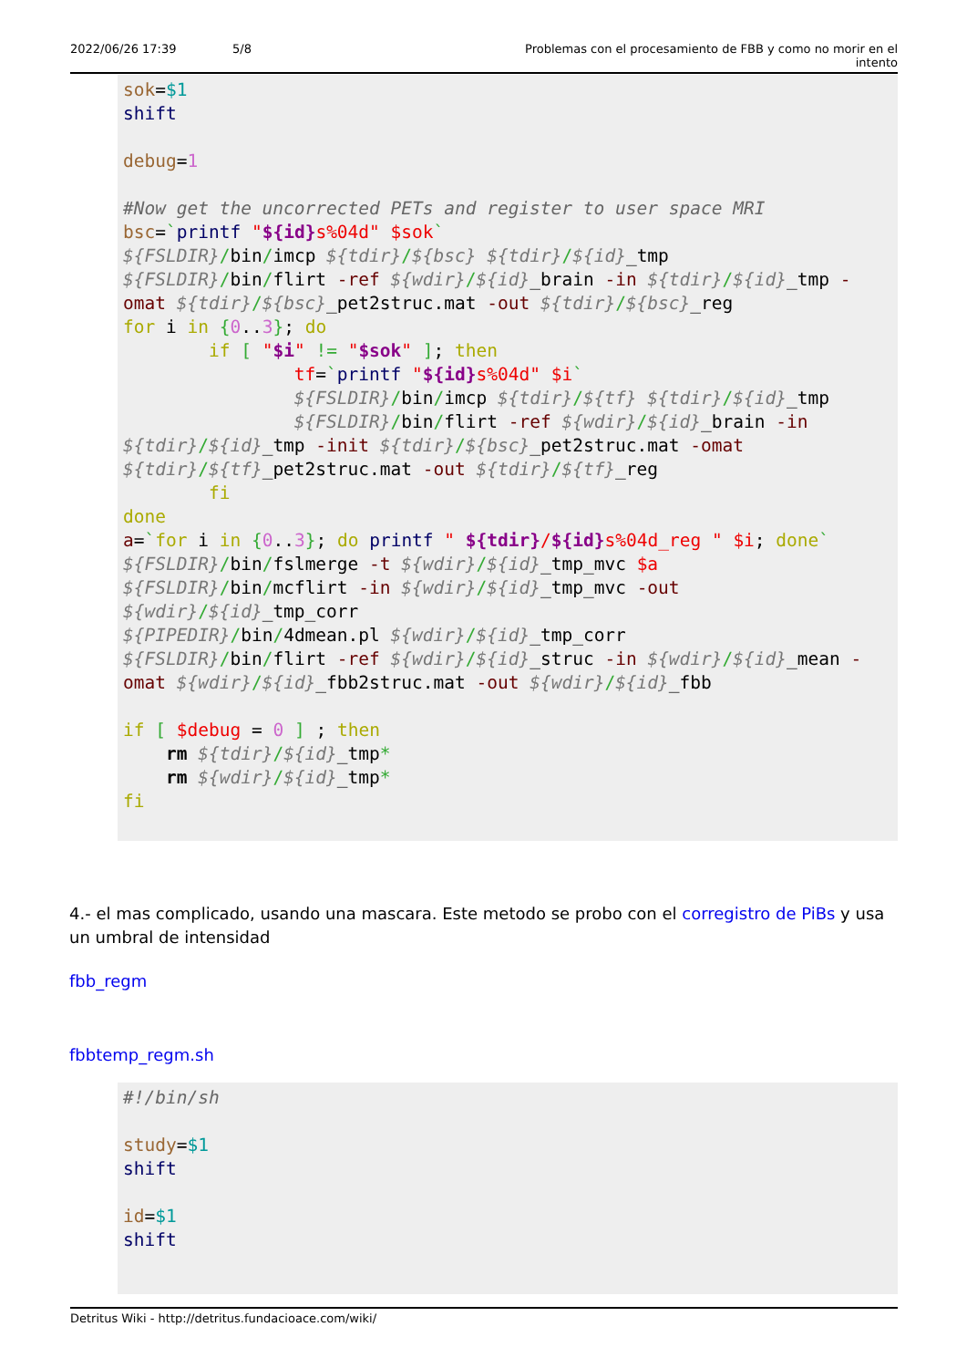2022/06/26 17:39 5/8 Problemas con el procesamiento de FBB y como no morir en el intento
sok=$1
shift

debug=1

#Now get the uncorrected PETs and register to user space MRI
bsc=`printf "${id}s%04d" $sok`
${FSLDIR}/bin/imcp ${tdir}/${bsc} ${tdir}/${id}_tmp
${FSLDIR}/bin/flirt -ref ${wdir}/${id}_brain -in ${tdir}/${id}_tmp -
omat ${tdir}/${bsc}_pet2struc.mat -out ${tdir}/${bsc}_reg
for i in {0..3}; do
        if [ "$i" != "$sok" ]; then
                tf=`printf "${id}s%04d" $i`
                ${FSLDIR}/bin/imcp ${tdir}/${tf} ${tdir}/${id}_tmp
                ${FSLDIR}/bin/flirt -ref ${wdir}/${id}_brain -in
${tdir}/${id}_tmp -init ${tdir}/${bsc}_pet2struc.mat -omat
${tdir}/${tf}_pet2struc.mat -out ${tdir}/${tf}_reg
        fi
done
a=`for i in {0..3}; do printf " ${tdir}/${id}s%04d_reg " $i; done`
${FSLDIR}/bin/fslmerge -t ${wdir}/${id}_tmp_mvc $a
${FSLDIR}/bin/mcflirt -in ${wdir}/${id}_tmp_mvc -out
${wdir}/${id}_tmp_corr
${PIPEDIR}/bin/4dmean.pl ${wdir}/${id}_tmp_corr
${FSLDIR}/bin/flirt -ref ${wdir}/${id}_struc -in ${wdir}/${id}_mean -
omat ${wdir}/${id}_fbb2struc.mat -out ${wdir}/${id}_fbb

if [ $debug = 0 ] ; then
    rm ${tdir}/${id}_tmp*
    rm ${wdir}/${id}_tmp*
fi
4.- el mas complicado, usando una mascara. Este metodo se probo con el corregistro de PiBs y usa un umbral de intensidad
fbb_regm
fbbtemp_regm.sh
#!/bin/sh

study=$1
shift

id=$1
shift
Detritus Wiki - http://detritus.fundacioace.com/wiki/